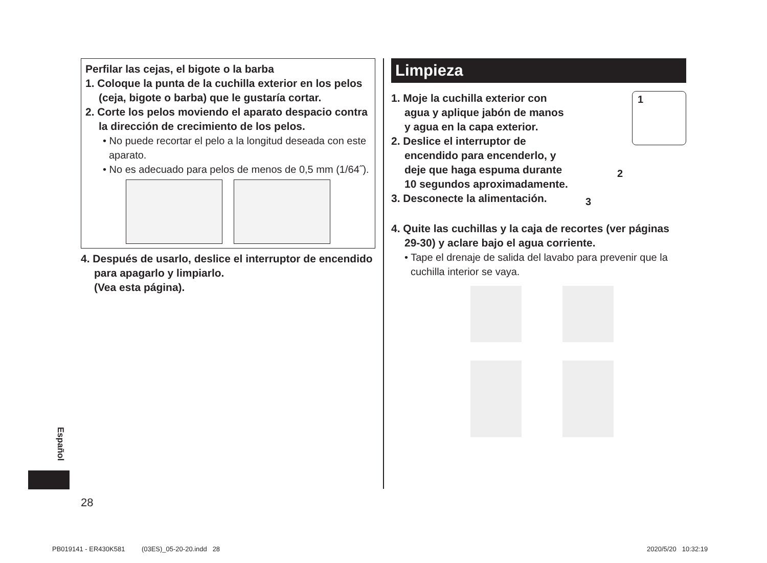Perfilar las cejas, el bigote o la barba
1. Coloque la punta de la cuchilla exterior en los pelos (ceja, bigote o barba) que le gustaría cortar.
2. Corte los pelos moviendo el aparato despacio contra la dirección de crecimiento de los pelos.
• No puede recortar el pelo a la longitud deseada con este aparato.
• No es adecuado para pelos de menos de 0,5 mm (1/64˝).
4. Después de usarlo, deslice el interruptor de encendido para apagarlo y limpiarlo.
(Vea esta página).
Limpieza
1. Moje la cuchilla exterior con agua y aplique jabón de manos y agua en la capa exterior.
2. Deslice el interruptor de encendido para encenderlo, y deje que haga espuma durante 10 segundos aproximadamente.
3. Desconecte la alimentación.
1
2
3
4. Quite las cuchillas y la caja de recortes (ver páginas 29-30) y aclare bajo el agua corriente.
• Tape el drenaje de salida del lavabo para prevenir que la cuchilla interior se vaya.
Español
28
PB019141 - ER430K581 (03ES)_05-20-20.indd 28
2020/5/20 10:32:19